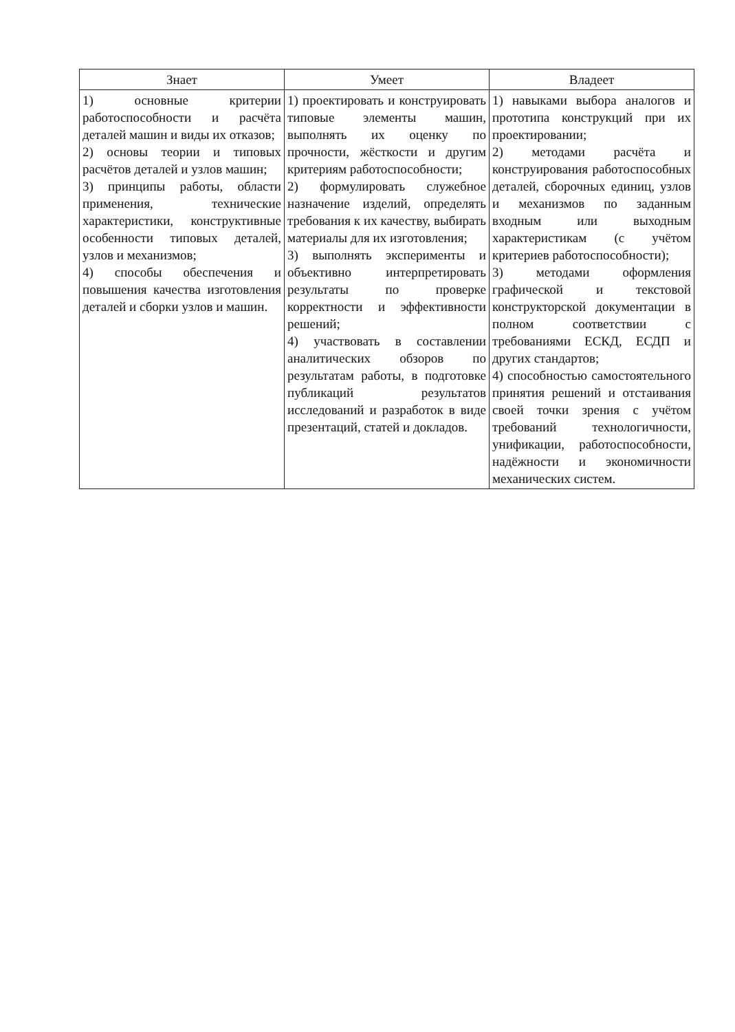| Знает | Умеет | Владеет |
| --- | --- | --- |
| 1) основные критерии работоспособности и расчёта деталей машин и виды их отказов; 2) основы теории и типовых расчётов деталей и узлов машин; 3) принципы работы, области применения, технические характеристики, конструктивные особенности типовых деталей, узлов и механизмов; 4) способы обеспечения и повышения качества изготовления деталей и сборки узлов и машин. | 1) проектировать и конструировать типовые элементы машин, выполнять их оценку по прочности, жёсткости и другим критериям работоспособности; 2) формулировать служебное назначение изделий, определять требования к их качеству, выбирать материалы для их изготовления; 3) выполнять эксперименты и объективно интерпретировать результаты по проверке корректности и эффективности решений; 4) участвовать в составлении аналитических обзоров по результатам работы, в подготовке публикаций результатов исследований и разработок в виде презентаций, статей и докладов. | 1) навыками выбора аналогов и прототипа конструкций при их проектировании; 2) методами расчёта и конструирования работоспособных деталей, сборочных единиц, узлов и механизмов по заданным входным или выходным характеристикам (с учётом критериев работоспособности); 3) методами оформления графической и текстовой конструкторской документации в полном соответствии с требованиями ЕСКД, ЕСДП и других стандартов; 4) способностью самостоятельного принятия решений и отстаивания своей точки зрения с учётом требований технологичности, унификации, работоспособности, надёжности и экономичности механических систем. |